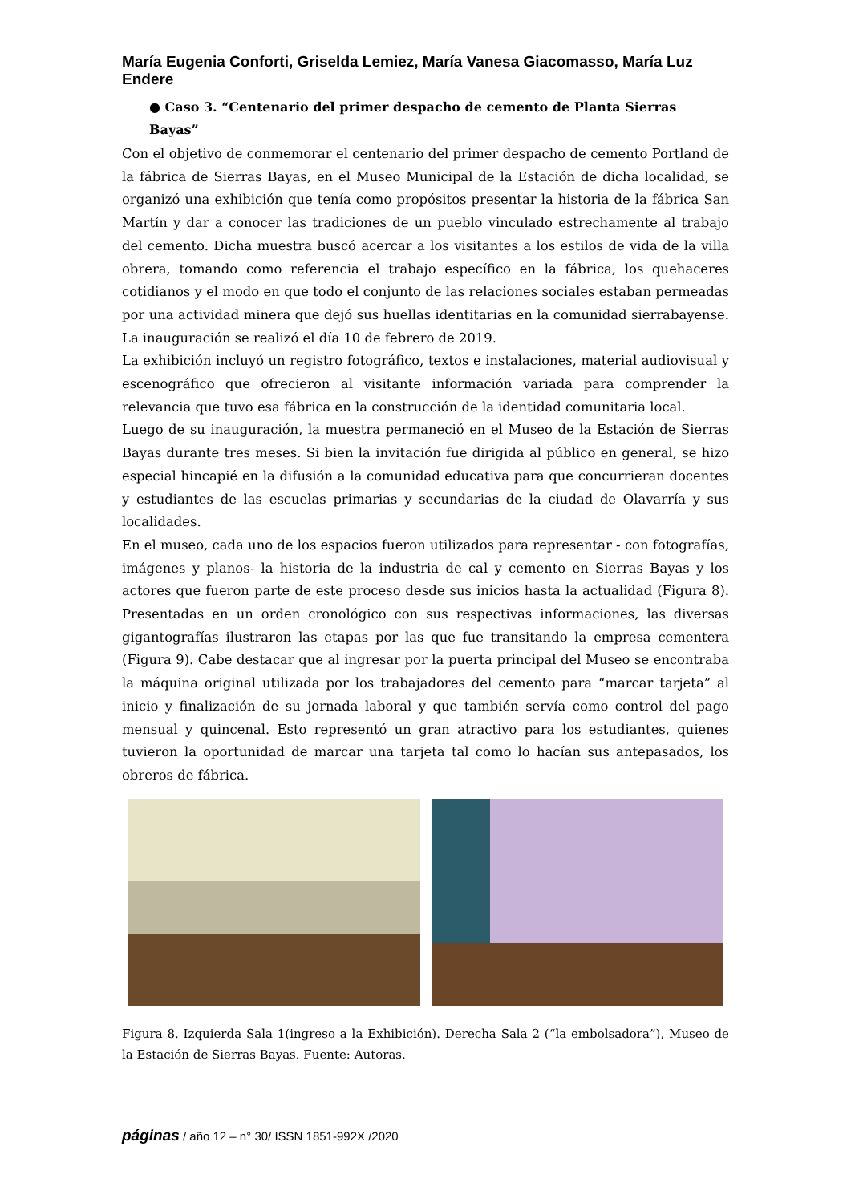María Eugenia Conforti, Griselda Lemiez, María Vanesa Giacomasso, María Luz Endere
● Caso 3. “Centenario del primer despacho de cemento de Planta Sierras Bayas”
Con el objetivo de conmemorar el centenario del primer despacho de cemento Portland de la fábrica de Sierras Bayas, en el Museo Municipal de la Estación de dicha localidad, se organizó una exhibición que tenía como propósitos presentar la historia de la fábrica San Martín y dar a conocer las tradiciones de un pueblo vinculado estrechamente al trabajo del cemento. Dicha muestra buscó acercar a los visitantes a los estilos de vida de la villa obrera, tomando como referencia el trabajo específico en la fábrica, los quehaceres cotidianos y el modo en que todo el conjunto de las relaciones sociales estaban permeadas por una actividad minera que dejó sus huellas identitarias en la comunidad sierrabayense. La inauguración se realizó el día 10 de febrero de 2019.
La exhibición incluyó un registro fotográfico, textos e instalaciones, material audiovisual y escenográfico que ofrecieron al visitante información variada para comprender la relevancia que tuvo esa fábrica en la construcción de la identidad comunitaria local.
Luego de su inauguración, la muestra permaneció en el Museo de la Estación de Sierras Bayas durante tres meses. Si bien la invitación fue dirigida al público en general, se hizo especial hincapié en la difusión a la comunidad educativa para que concurrieran docentes y estudiantes de las escuelas primarias y secundarias de la ciudad de Olavarría y sus localidades.
En el museo, cada uno de los espacios fueron utilizados para representar - con fotografías, imágenes y planos- la historia de la industria de cal y cemento en Sierras Bayas y los actores que fueron parte de este proceso desde sus inicios hasta la actualidad (Figura 8). Presentadas en un orden cronológico con sus respectivas informaciones, las diversas gigantografías ilustraron las etapas por las que fue transitando la empresa cementera (Figura 9). Cabe destacar que al ingresar por la puerta principal del Museo se encontraba la máquina original utilizada por los trabajadores del cemento para “marcar tarjeta” al inicio y finalización de su jornada laboral y que también servía como control del pago mensual y quincenal. Esto representó un gran atractivo para los estudiantes, quienes tuvieron la oportunidad de marcar una tarjeta tal como lo hacían sus antepasados, los obreros de fábrica.
Figura 8. Izquierda Sala 1(ingreso a la Exhibición). Derecha Sala 2 (“la embolsadora”), Museo de la Estación de Sierras Bayas. Fuente: Autoras.
páginas / año 12 – n° 30/ ISSN 1851-992X /2020